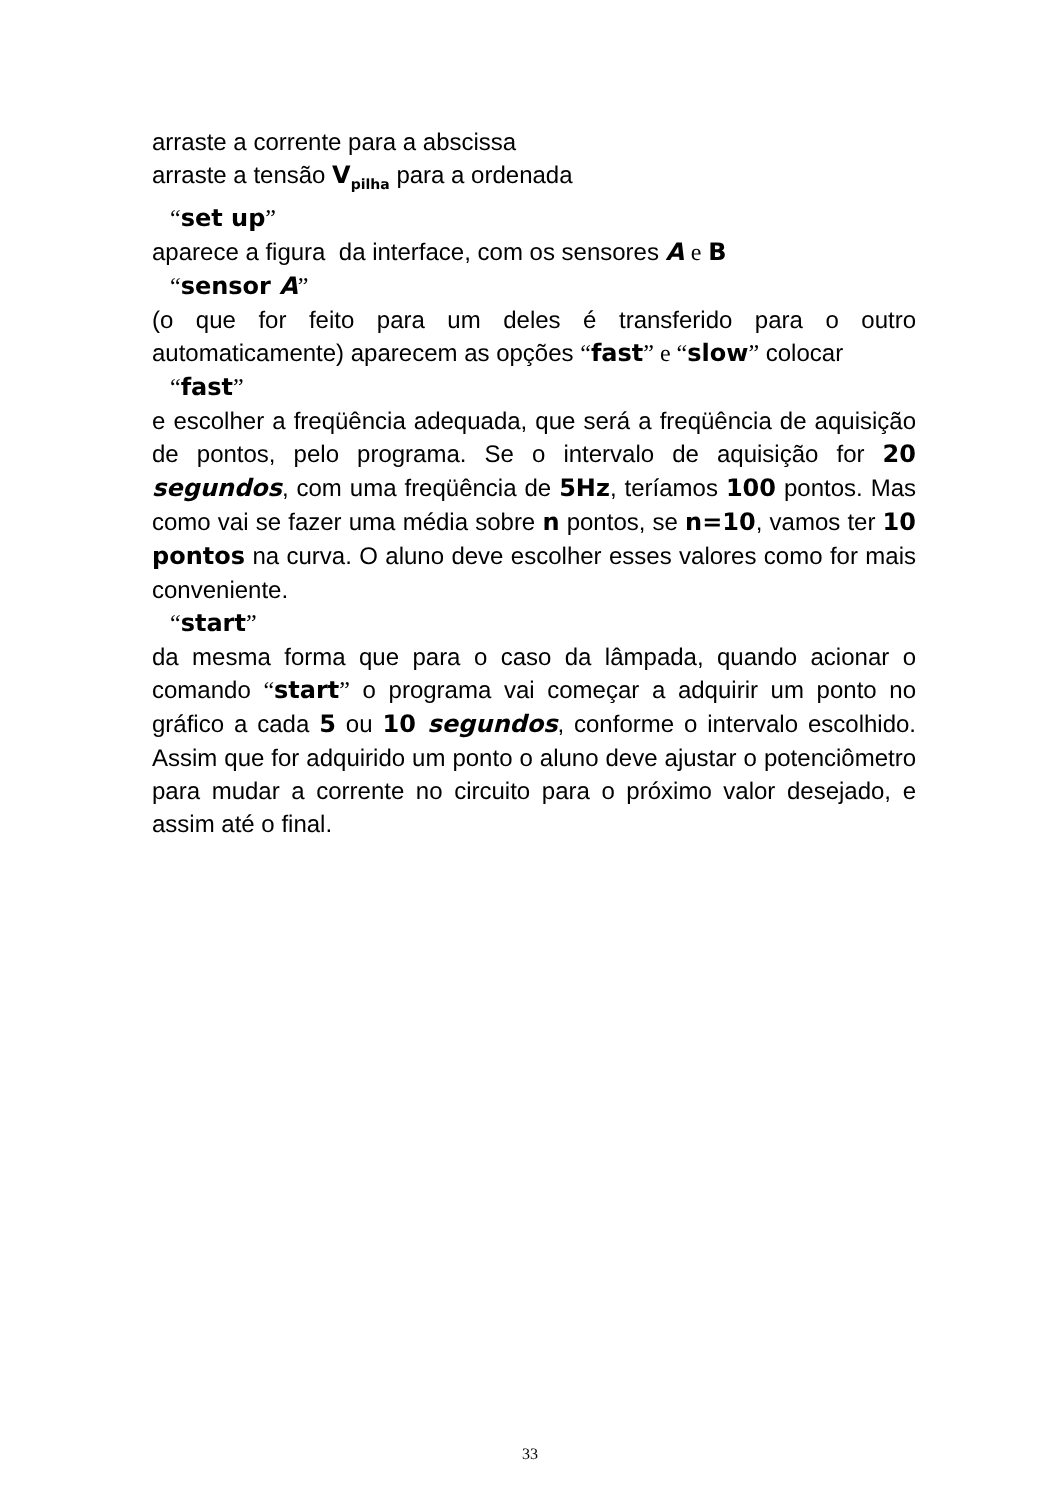arraste a corrente para a abscissa
arraste a tensão V<sub>pilha</sub> para a ordenada
“set up”
aparece a figura da interface, com os sensores A e B
“sensor A”
(o que for feito para um deles é transferido para o outro automaticamente) aparecem as opções “fast” e “slow” colocar
“fast”
e escolher a freqüência adequada, que será a freqüência de aquisição de pontos, pelo programa. Se o intervalo de aquisição for 20 segundos, com uma freqüência de 5Hz, teríamos 100 pontos. Mas como vai se fazer uma média sobre n pontos, se n=10, vamos ter 10 pontos na curva. O aluno deve escolher esses valores como for mais conveniente.
“start”
da mesma forma que para o caso da lâmpada, quando acionar o comando “start” o programa vai começar a adquirir um ponto no gráfico a cada 5 ou 10 segundos, conforme o intervalo escolhido. Assim que for adquirido um ponto o aluno deve ajustar o potenciômetro para mudar a corrente no circuito para o próximo valor desejado, e assim até o final.
33